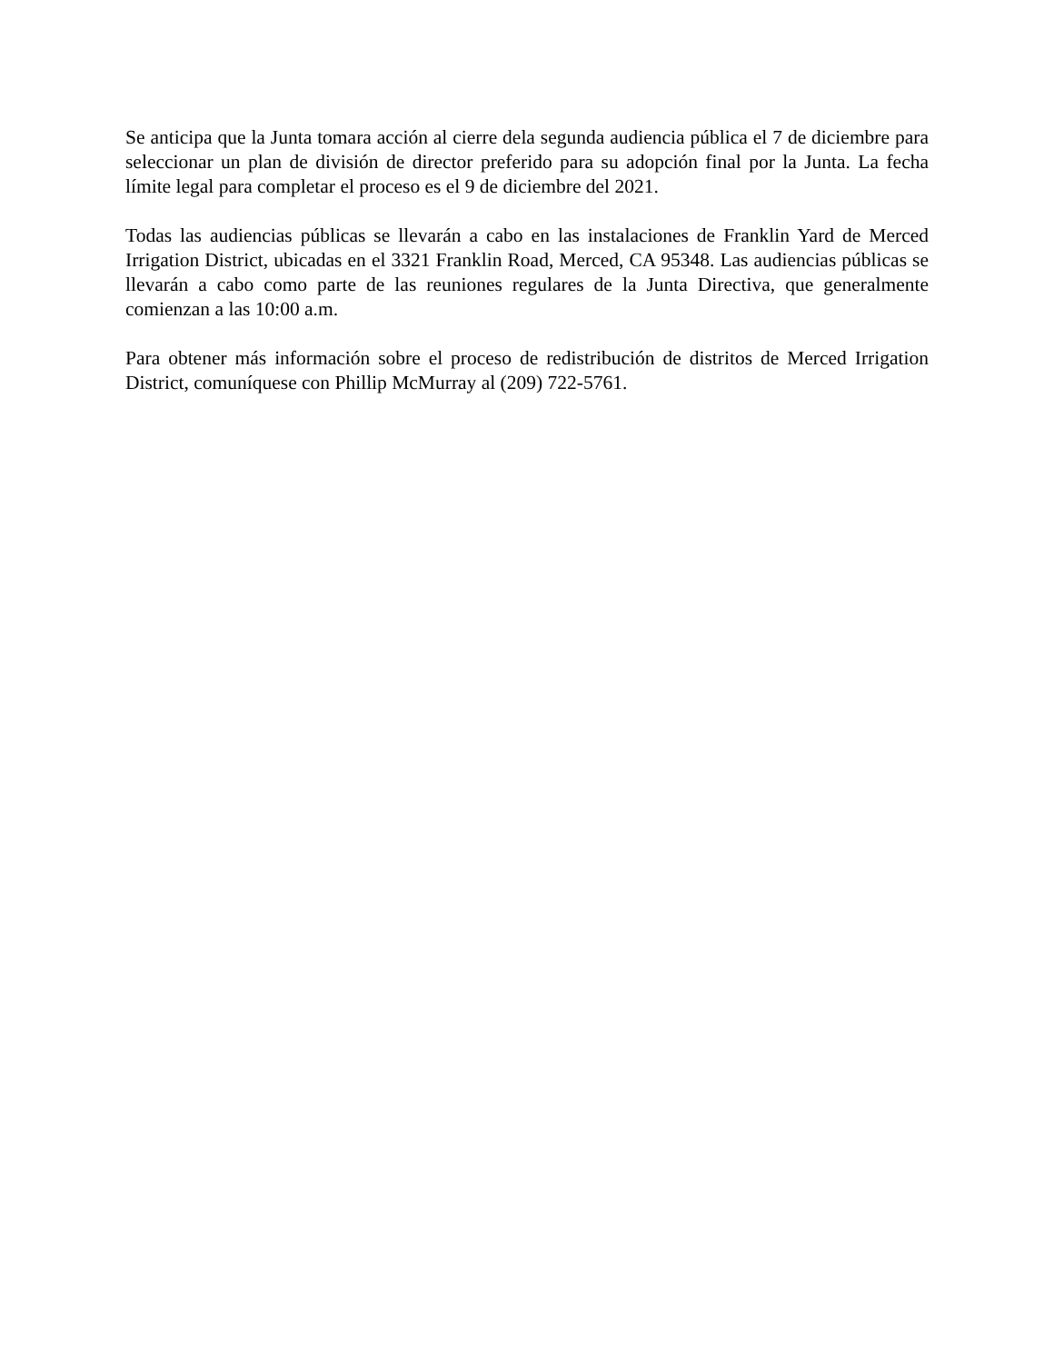Se anticipa que la Junta tomara acción al cierre dela segunda audiencia pública el 7 de diciembre para seleccionar un plan de división de director preferido para su adopción final por la Junta. La fecha límite legal para completar el proceso es el 9 de diciembre del 2021.
Todas las audiencias públicas se llevarán a cabo en las instalaciones de Franklin Yard de Merced Irrigation District, ubicadas en el 3321 Franklin Road, Merced, CA 95348. Las audiencias públicas se llevarán a cabo como parte de las reuniones regulares de la Junta Directiva, que generalmente comienzan a las 10:00 a.m.
Para obtener más información sobre el proceso de redistribución de distritos de Merced Irrigation District, comuníquese con Phillip McMurray al (209) 722-5761.